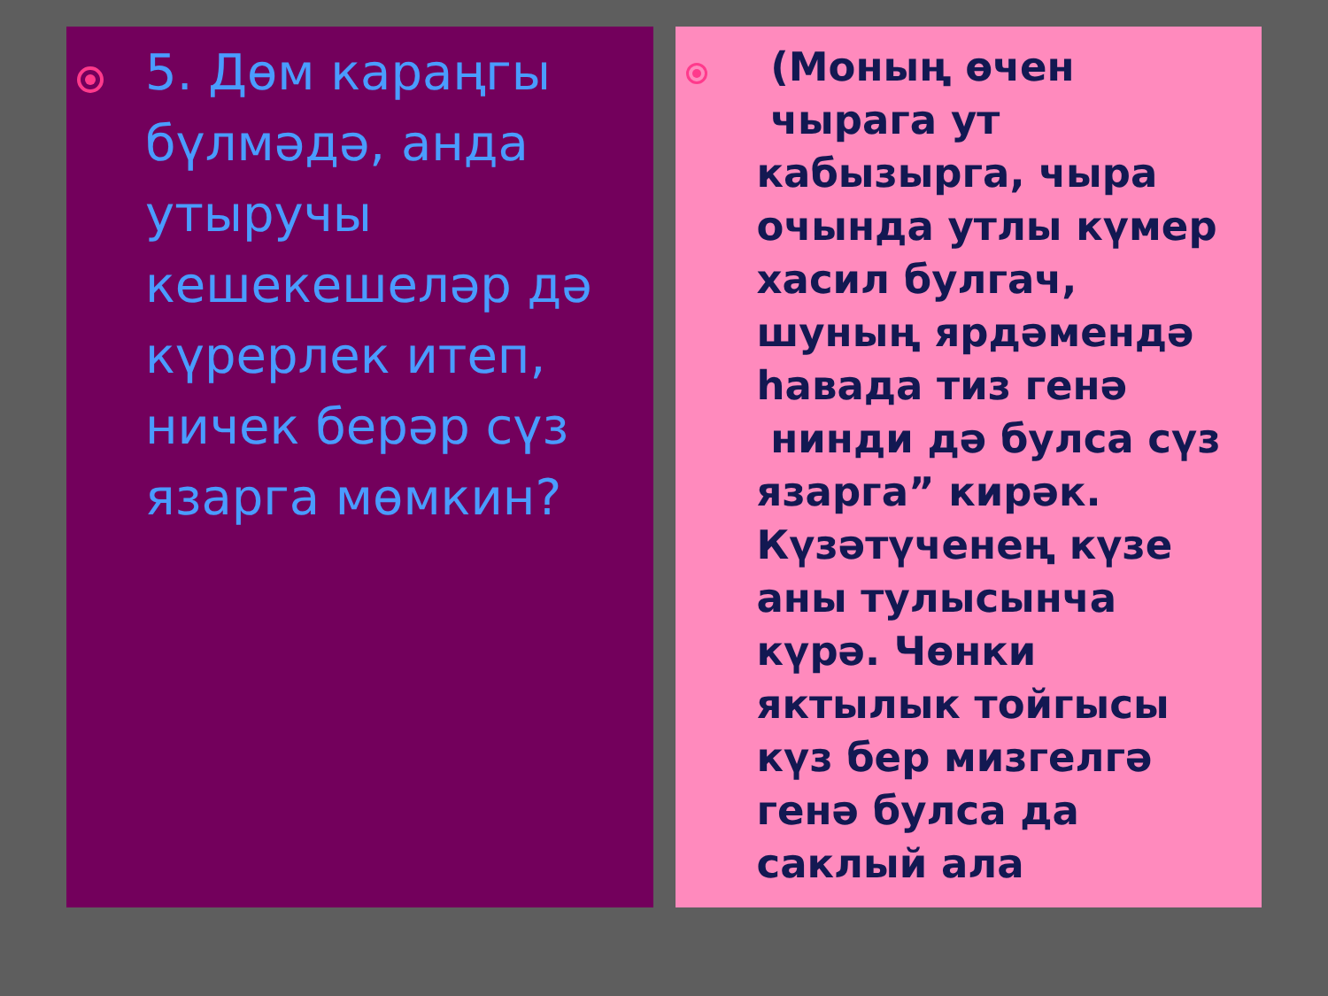5. Дөм караңгы бүлмәдә, анда утыручы кешекешеләр дә күрерлек итеп, ничек берәр сүз язарга мөмкин?
(Моның өчен чырага ут кабызырга, чыра очында утлы күмер хасил булгач, шуның ярдәмендә һавада тиз генә нинди дә булса сүз язарга” кирәк. Күзәтүченең күзе аны тулысынча күрә. Чөнки яктылык тойгысы күз бер мизгелгә генә булса да саклый ала